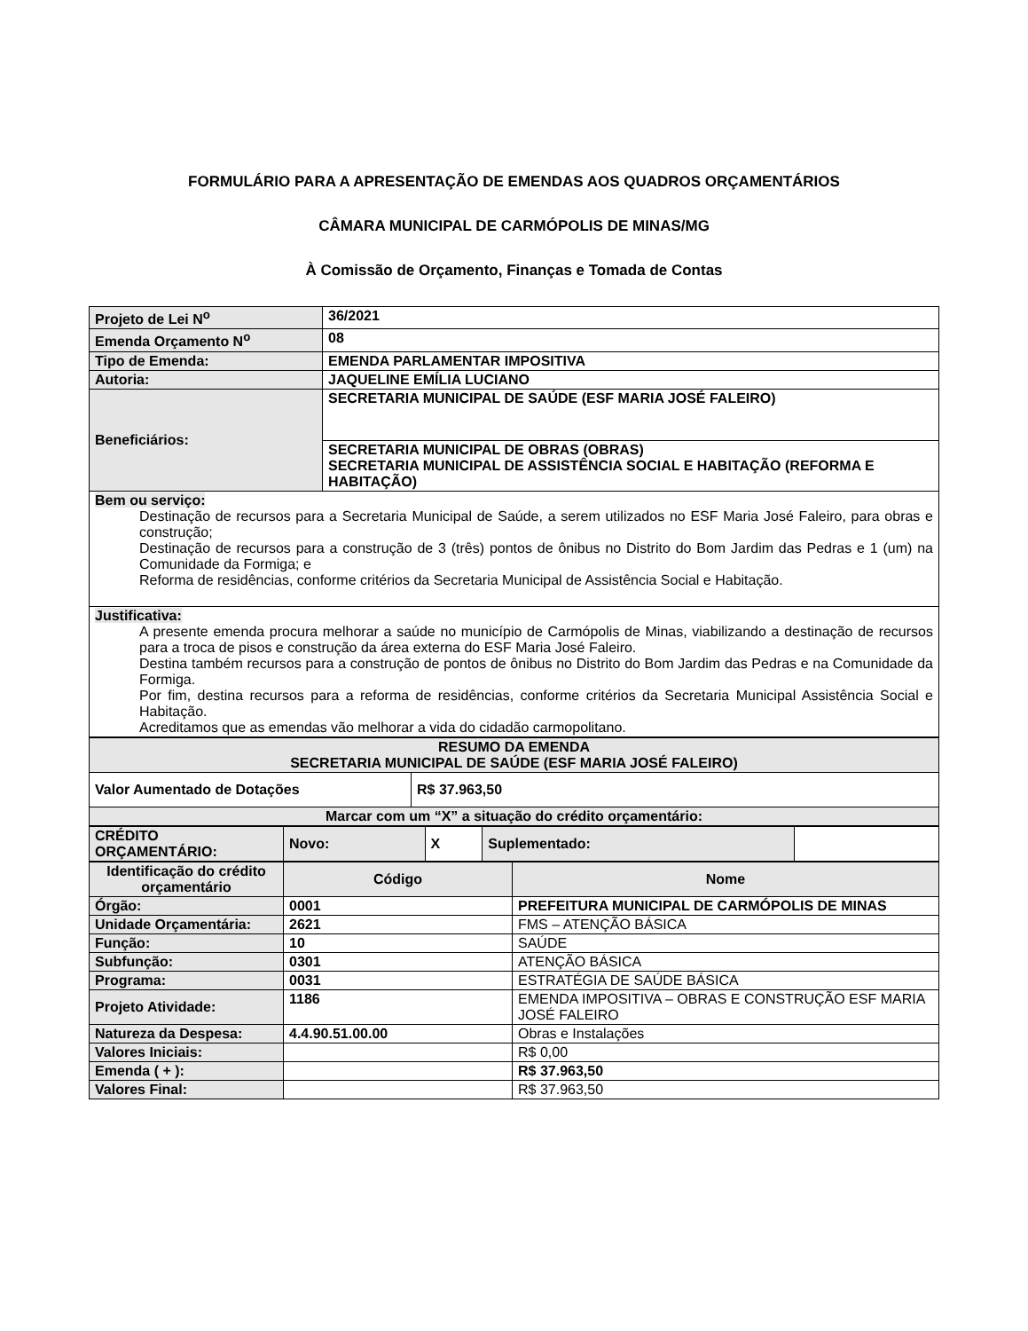FORMULÁRIO PARA A APRESENTAÇÃO DE EMENDAS AOS QUADROS ORÇAMENTÁRIOS
CÂMARA MUNICIPAL DE CARMÓPOLIS DE MINAS/MG
À Comissão de Orçamento, Finanças e Tomada de Contas
| Projeto de Lei N<sup>o</sup> | 36/2021 |
| --- | --- |
| Emenda Orçamento N<sup>o</sup> | 08 |
| Tipo de Emenda: | EMENDA PARLAMENTAR IMPOSITIVA |
| Autoria: | JAQUELINE EMÍLIA LUCIANO |
| Beneficiários: | SECRETARIA MUNICIPAL DE SAÚDE (ESF MARIA JOSÉ FALEIRO) |
| | SECRETARIA MUNICIPAL DE OBRAS (OBRAS) SECRETARIA MUNICIPAL DE ASSISTÊNCIA SOCIAL E HABITAÇÃO (REFORMA E HABITAÇÃO) |
| Bem ou serviço: Destinação de recursos para a Secretaria Municipal de Saúde, a serem utilizados no ESF Maria José Faleiro, para obras e construção; Destinação de recursos para a construção de 3 (três) pontos de ônibus no Distrito do Bom Jardim das Pedras e 1 (um) na Comunidade da Formiga; e Reforma de residências, conforme critérios da Secretaria Municipal de Assistência Social e Habitação. | |
| Justificativa: A presente emenda procura melhorar a saúde no município de Carmópolis de Minas, viabilizando a destinação de recursos para a troca de pisos e construção da área externa do ESF Maria José Faleiro. Destina também recursos para a construção de pontos de ônibus no Distrito do Bom Jardim das Pedras e na Comunidade da Formiga. Por fim, destina recursos para a reforma de residências, conforme critérios da Secretaria Municipal Assistência Social e Habitação. Acreditamos que as emendas vão melhorar a vida do cidadão carmopolitano. | |
| RESUMO DA EMENDA SECRETARIA MUNICIPAL DE SAÚDE (ESF MARIA JOSÉ FALEIRO) | |
| --- | --- |
| Valor Aumentado de Dotações | R$ 37.963,50 |
| Marcar com um “X” a situação do crédito orçamentário: | |
| CRÉDITO ORÇAMENTÁRIO: | Novo: | X | Suplementado: | |
| --- | --- | --- | --- | --- |
| Identificação do crédito orçamentário | Código | Nome |
| --- | --- | --- |
| Órgão: | 0001 | PREFEITURA MUNICIPAL DE CARMÓPOLIS DE MINAS |
| Unidade Orçamentária: | 2621 | FMS – ATENÇÃO BÁSICA |
| Função: | 10 | SAÚDE |
| Subfunção: | 0301 | ATENÇÃO BÁSICA |
| Programa: | 0031 | ESTRATÉGIA DE SAÚDE BÁSICA |
| Projeto Atividade: | 1186 | EMENDA IMPOSITIVA – OBRAS E CONSTRUÇÃO ESF MARIA JOSÉ FALEIRO |
| Natureza da Despesa: | 4.4.90.51.00.00 | Obras e Instalações |
| Valores Iniciais: | | R$ 0,00 |
| Emenda ( + ): | | R$ 37.963,50 |
| Valores Final: | | R$ 37.963,50 |